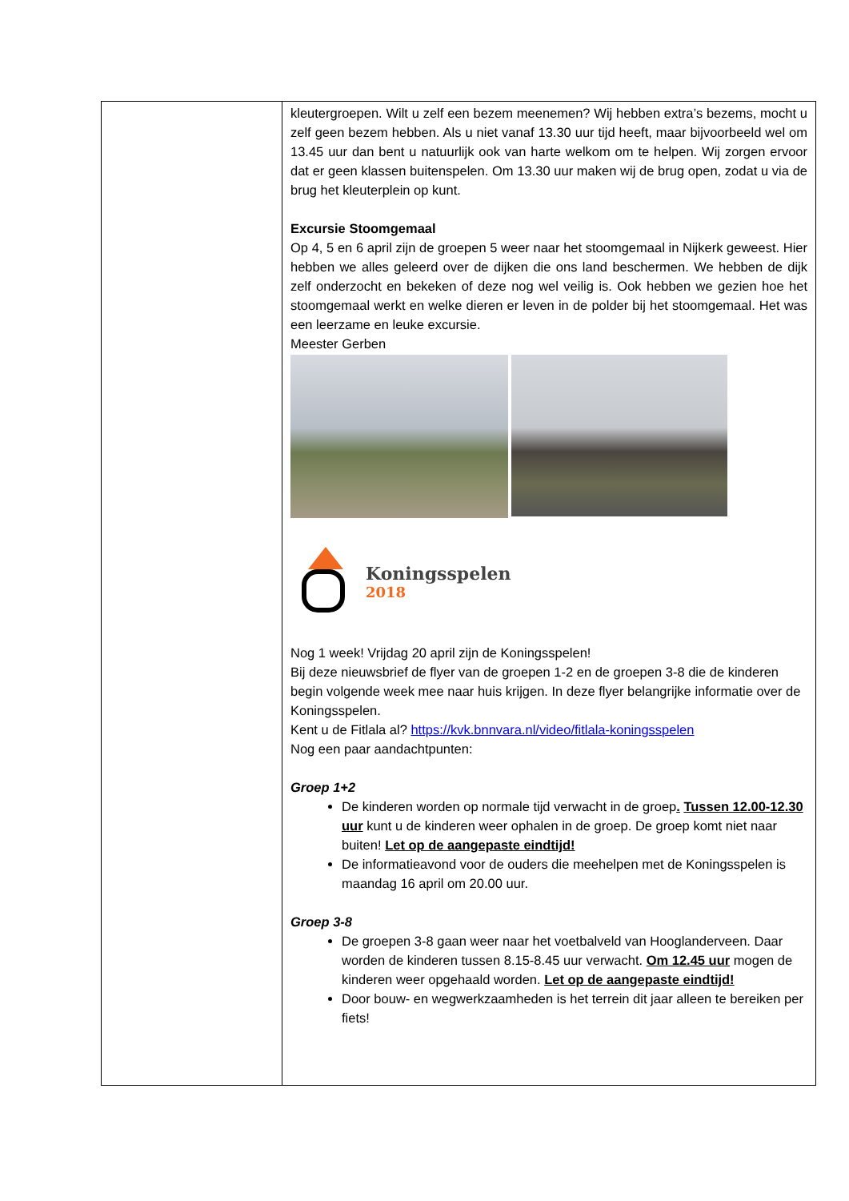kleutergroepen. Wilt u zelf een bezem meenemen? Wij hebben extra’s bezems, mocht u zelf geen bezem hebben. Als u niet vanaf 13.30 uur tijd heeft, maar bijvoorbeeld wel om 13.45 uur dan bent u natuurlijk ook van harte welkom om te helpen. Wij zorgen ervoor dat er geen klassen buitenspelen. Om 13.30 uur maken wij de brug open, zodat u via de brug het kleuterplein op kunt.
Excursie Stoomgemaal
Op 4, 5 en 6 april zijn de groepen 5 weer naar het stoomgemaal in Nijkerk geweest. Hier hebben we alles geleerd over de dijken die ons land beschermen. We hebben de dijk zelf onderzocht en bekeken of deze nog wel veilig is. Ook hebben we gezien hoe het stoomgemaal werkt en welke dieren er leven in de polder bij het stoomgemaal. Het was een leerzame en leuke excursie.
Meester Gerben
Koningsspelen
2018
Nog 1 week! Vrijdag 20 april zijn de Koningsspelen!
Bij deze nieuwsbrief de flyer van de groepen 1-2 en de groepen 3-8 die de kinderen begin volgende week mee naar huis krijgen. In deze flyer belangrijke informatie over de Koningsspelen.
Kent u de Fitlala al? https://kvk.bnnvara.nl/video/fitlala-koningsspelen
Nog een paar aandachtpunten:
Groep 1+2
De kinderen worden op normale tijd verwacht in de groep. Tussen 12.00-12.30 uur kunt u de kinderen weer ophalen in de groep. De groep komt niet naar buiten! Let op de aangepaste eindtijd!
De informatieavond voor de ouders die meehelpen met de Koningsspelen is maandag 16 april om 20.00 uur.
Groep 3-8
De groepen 3-8 gaan weer naar het voetbalveld van Hooglanderveen. Daar worden de kinderen tussen 8.15-8.45 uur verwacht. Om 12.45 uur mogen de kinderen weer opgehaald worden. Let op de aangepaste eindtijd!
Door bouw- en wegwerkzaamheden is het terrein dit jaar alleen te bereiken per fiets!